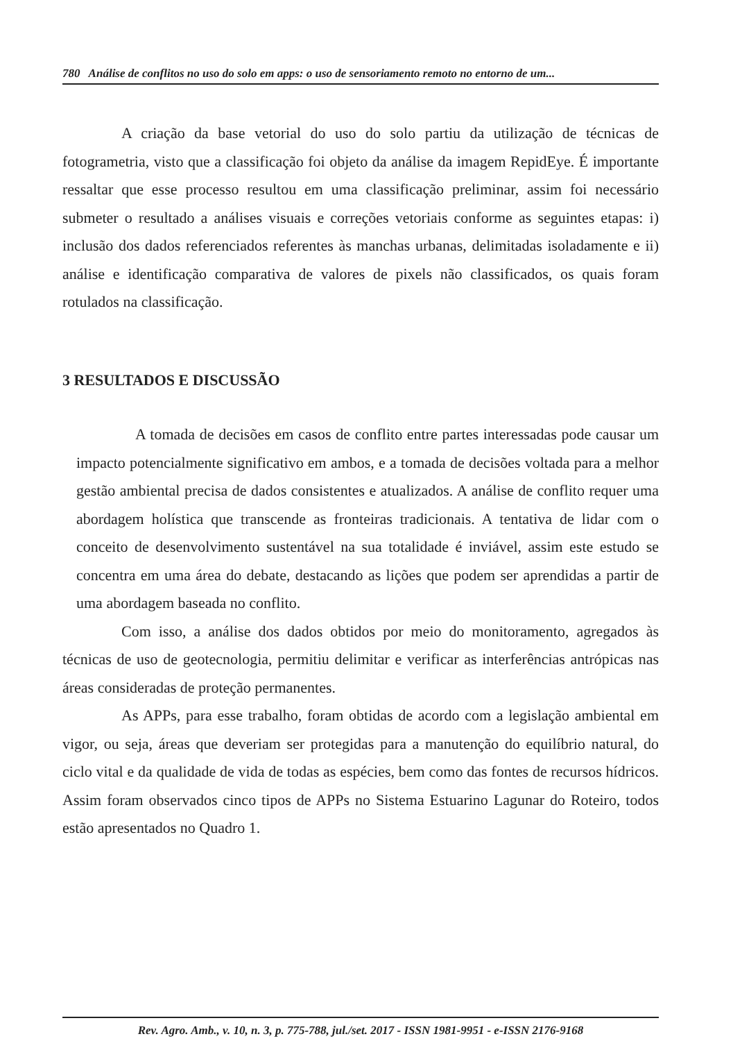780 Análise de conflitos no uso do solo em apps: o uso de sensoriamento remoto no entorno de um...
A criação da base vetorial do uso do solo partiu da utilização de técnicas de fotogrametria, visto que a classificação foi objeto da análise da imagem RepidEye. É importante ressaltar que esse processo resultou em uma classificação preliminar, assim foi necessário submeter o resultado a análises visuais e correções vetoriais conforme as seguintes etapas: i) inclusão dos dados referenciados referentes às manchas urbanas, delimitadas isoladamente e ii) análise e identificação comparativa de valores de pixels não classificados, os quais foram rotulados na classificação.
3 RESULTADOS E DISCUSSÃO
A tomada de decisões em casos de conflito entre partes interessadas pode causar um impacto potencialmente significativo em ambos, e a tomada de decisões voltada para a melhor gestão ambiental precisa de dados consistentes e atualizados. A análise de conflito requer uma abordagem holística que transcende as fronteiras tradicionais. A tentativa de lidar com o conceito de desenvolvimento sustentável na sua totalidade é inviável, assim este estudo se concentra em uma área do debate, destacando as lições que podem ser aprendidas a partir de uma abordagem baseada no conflito.
Com isso, a análise dos dados obtidos por meio do monitoramento, agregados às técnicas de uso de geotecnologia, permitiu delimitar e verificar as interferências antrópicas nas áreas consideradas de proteção permanentes.
As APPs, para esse trabalho, foram obtidas de acordo com a legislação ambiental em vigor, ou seja, áreas que deveriam ser protegidas para a manutenção do equilíbrio natural, do ciclo vital e da qualidade de vida de todas as espécies, bem como das fontes de recursos hídricos. Assim foram observados cinco tipos de APPs no Sistema Estuarino Lagunar do Roteiro, todos estão apresentados no Quadro 1.
Rev. Agro. Amb., v. 10, n. 3, p. 775-788, jul./set. 2017 - ISSN 1981-9951 - e-ISSN 2176-9168